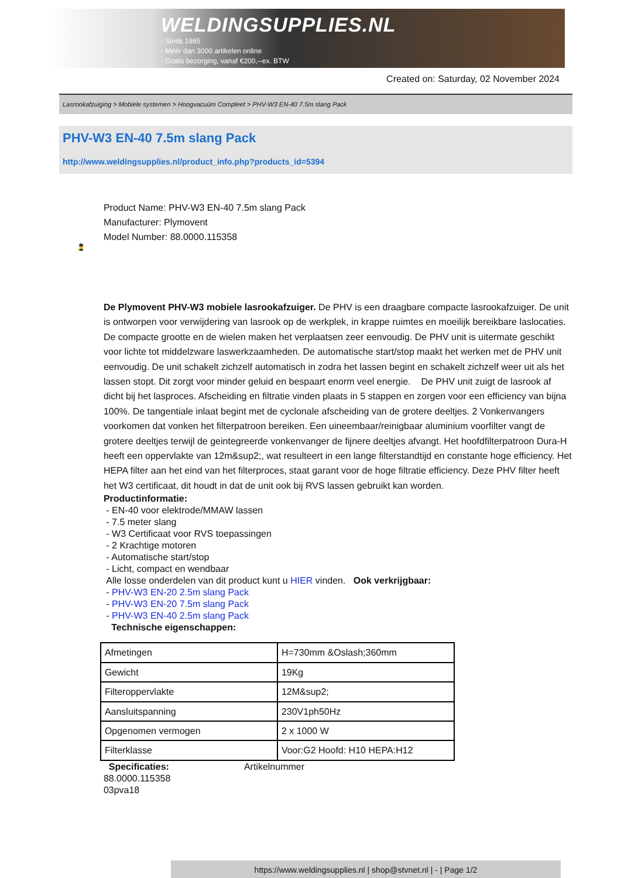WELDINGSUPPLIES.NL
- Sinds 1985
- Méér dan 3000 artikelen online
- Gratis bezorging, vanaf €200,--ex. BTW
Created on: Saturday, 02 November 2024
Lasrookafzuiging > Mobiele systemen > Hoogvacuüm Compleet > PHV-W3 EN-40 7.5m slang Pack
PHV-W3 EN-40 7.5m slang Pack
http://www.weldingsupplies.nl/product_info.php?products_id=5394
Product Name: PHV-W3 EN-40 7.5m slang Pack
Manufacturer: Plymovent
Model Number: 88.0000.115358
De Plymovent PHV-W3 mobiele lasrookafzuiger. De PHV is een draagbare compacte lasrookafzuiger. De unit is ontworpen voor verwijdering van lasrook op de werkplek, in krappe ruimtes en moeilijk bereikbare laslocaties. De compacte grootte en de wielen maken het verplaatsen zeer eenvoudig. De PHV unit is uitermate geschikt voor lichte tot middelzware laswerkzaamheden. De automatische start/stop maakt het werken met de PHV unit eenvoudig. De unit schakelt zichzelf automatisch in zodra het lassen begint en schakelt zichzelf weer uit als het lassen stopt. Dit zorgt voor minder geluid en bespaart enorm veel energie. De PHV unit zuigt de lasrook af dicht bij het lasproces. Afscheiding en filtratie vinden plaats in 5 stappen en zorgen voor een efficiency van bijna 100%. De tangentiale inlaat begint met de cyclonale afscheiding van de grotere deeltjes. 2 Vonkenvangers voorkomen dat vonken het filterpatroon bereiken. Een uineembaar/reinigbaar aluminium voorfilter vangt de grotere deeltjes terwijl de geintegreerde vonkenvanger de fijnere deeltjes afvangt. Het hoofdfilterpatroon Dura-H heeft een oppervlakte van 12m&sup2;, wat resulteert in een lange filterstandtijd en constante hoge efficiency. Het HEPA filter aan het eind van het filterproces, staat garant voor de hoge filtratie efficiency. Deze PHV filter heeft het W3 certificaat, dit houdt in dat de unit ook bij RVS lassen gebruikt kan worden.
Productinformatie:
- EN-40 voor elektrode/MMAW lassen
- 7.5 meter slang
- W3 Certificaat voor RVS toepassingen
- 2 Krachtige motoren
- Automatische start/stop
- Licht, compact en wendbaar
Alle losse onderdelen van dit product kunt u HIER vinden. Ook verkrijgbaar:
- PHV-W3 EN-20 2.5m slang Pack
- PHV-W3 EN-20 7.5m slang Pack
- PHV-W3 EN-40 2.5m slang Pack
Technische eigenschappen:
| Afmetingen | H=730mm &Oslash;360mm |
| Gewicht | 19Kg |
| Filteroppervlakte | 12M&sup2; |
| Aansluitspanning | 230V1ph50Hz |
| Opgenomen vermogen | 2 x 1000 W |
| Filterklasse | Voor:G2 Hoofd: H10 HEPA:H12 |
Specificaties: Artikelnummer
88.0000.115358
03pva18
https://www.weldingsupplies.nl | shop@stvnet.nl | - | Page 1/2